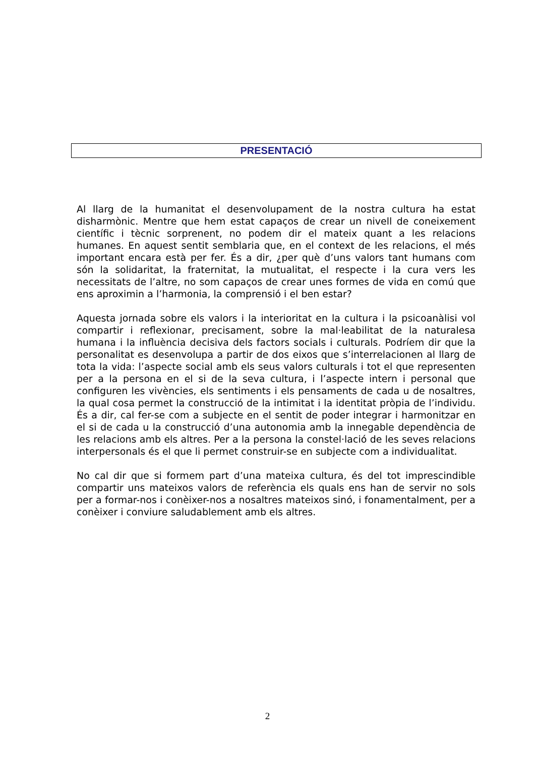PRESENTACIÓ
Al llarg de la humanitat el desenvolupament de la nostra cultura ha estat disharmònic. Mentre que hem estat capaços de crear un nivell de coneixement científic i tècnic sorprenent, no podem dir el mateix quant a les relacions humanes. En aquest sentit semblaria que, en el context de les relacions, el més important encara està per fer. És a dir, ¿per què d’uns valors tant humans com són la solidaritat, la fraternitat, la mutualitat, el respecte i la cura vers les necessitats de l’altre, no som capaços de crear unes formes de vida en comú que ens aproximin a l’harmonia, la comprensió i el ben estar?
Aquesta jornada sobre els valors i la interioritat en la cultura i la psicoanàlisi vol compartir i reflexionar, precisament, sobre la mal·leabilitat de la naturalesa humana i la influència decisiva dels factors socials i culturals. Podríem dir que la personalitat es desenvolupa a partir de dos eixos que s’interrelacionen al llarg de tota la vida: l’aspecte social amb els seus valors culturals i tot el que representen per a la persona en el si de la seva cultura, i l’aspecte intern i personal que configuren les vivències, els sentiments i els pensaments de cada u de nosaltres, la qual cosa permet la construcció de la intimitat i la identitat pròpia de l’individu. És a dir, cal fer-se com a subjecte en el sentit de poder integrar i harmonitzar en el si de cada u la construcció d’una autonomia amb la innegable dependència de les relacions amb els altres. Per a la persona la constel·lació de les seves relacions interpersonals és el que li permet construir-se en subjecte com a individualitat.
No cal dir que si formem part d’una mateixa cultura, és del tot imprescindible compartir uns mateixos valors de referència els quals ens han de servir no sols per a formar-nos i conèixer-nos a nosaltres mateixos sinó, i fonamentalment, per a conèixer i conviure saludablement amb els altres.
2